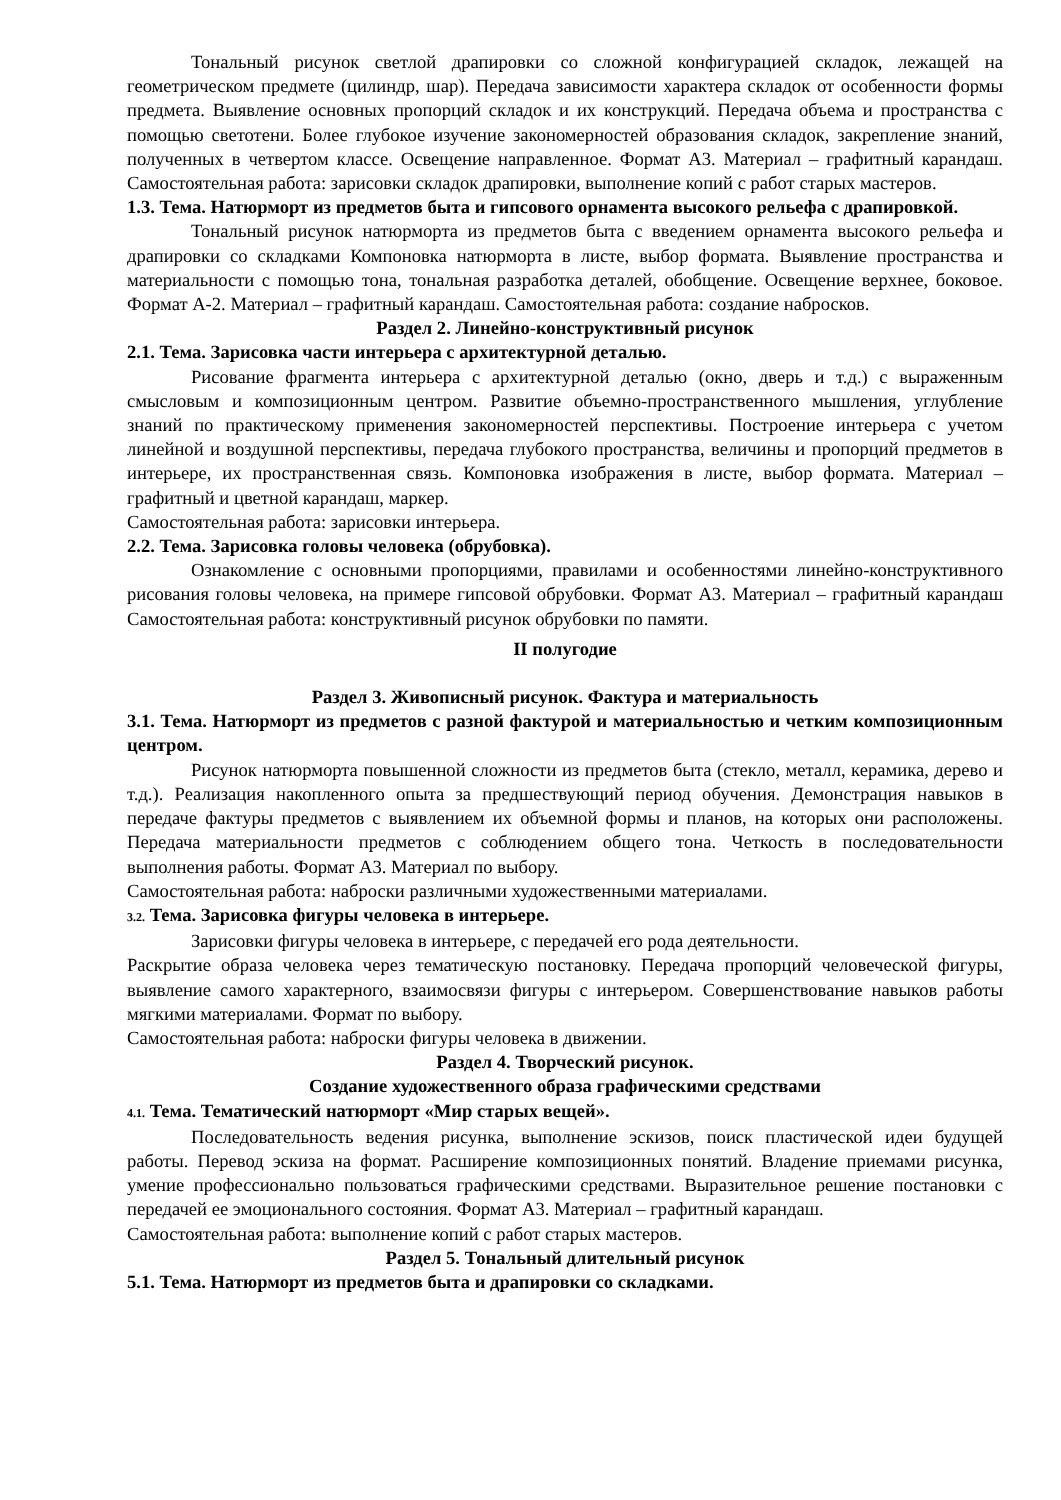Тональный рисунок светлой драпировки со сложной конфигурацией складок, лежащей на геометрическом предмете (цилиндр, шар). Передача зависимости характера складок от особенности формы предмета. Выявление основных пропорций складок и их конструкций. Передача объема и пространства с помощью светотени. Более глубокое изучение закономерностей образования складок, закрепление знаний, полученных в четвертом классе. Освещение направленное. Формат А3. Материал – графитный карандаш. Самостоятельная работа: зарисовки складок драпировки, выполнение копий с работ старых мастеров.
1.3. Тема. Натюрморт из предметов быта и гипсового орнамента высокого рельефа с драпировкой.
Тональный рисунок натюрморта из предметов быта с введением орнамента высокого рельефа и драпировки со складками Компоновка натюрморта в листе, выбор формата. Выявление пространства и материальности с помощью тона, тональная разработка деталей, обобщение. Освещение верхнее, боковое. Формат А-2. Материал – графитный карандаш. Самостоятельная работа: создание набросков.
Раздел 2. Линейно-конструктивный рисунок
2.1. Тема. Зарисовка части интерьера с архитектурной деталью.
Рисование фрагмента интерьера с архитектурной деталью (окно, дверь и т.д.) с выраженным смысловым и композиционным центром. Развитие объемно-пространственного мышления, углубление знаний по практическому применения закономерностей перспективы. Построение интерьера с учетом линейной и воздушной перспективы, передача глубокого пространства, величины и пропорций предметов в интерьере, их пространственная связь. Компоновка изображения в листе, выбор формата. Материал – графитный и цветной карандаш, маркер.
Самостоятельная работа: зарисовки интерьера.
2.2. Тема. Зарисовка головы человека (обрубовка).
Ознакомление с основными пропорциями, правилами и особенностями линейно-конструктивного рисования головы человека, на примере гипсовой обрубовки. Формат А3. Материал – графитный карандаш Самостоятельная работа: конструктивный рисунок обрубовки по памяти.
II полугодие
Раздел 3. Живописный рисунок. Фактура и материальность
3.1. Тема. Натюрморт из предметов с разной фактурой и материальностью и четким композиционным центром.
Рисунок натюрморта повышенной сложности из предметов быта (стекло, металл, керамика, дерево и т.д.). Реализация накопленного опыта за предшествующий период обучения. Демонстрация навыков в передаче фактуры предметов с выявлением их объемной формы и планов, на которых они расположены. Передача материальности предметов с соблюдением общего тона. Четкость в последовательности выполнения работы. Формат А3. Материал по выбору.
Самостоятельная работа: наброски различными художественными материалами.
3.2. Тема. Зарисовка фигуры человека в интерьере.
Зарисовки фигуры человека в интерьере, с передачей его рода деятельности.
Раскрытие образа человека через тематическую постановку. Передача пропорций человеческой фигуры, выявление самого характерного, взаимосвязи фигуры с интерьером. Совершенствование навыков работы мягкими материалами. Формат по выбору.
Самостоятельная работа: наброски фигуры человека в движении.
Раздел 4. Творческий рисунок.
Создание художественного образа графическими средствами
4.1. Тема. Тематический натюрморт «Мир старых вещей».
Последовательность ведения рисунка, выполнение эскизов, поиск пластической идеи будущей работы. Перевод эскиза на формат. Расширение композиционных понятий. Владение приемами рисунка, умение профессионально пользоваться графическими средствами. Выразительное решение постановки с передачей ее эмоционального состояния. Формат А3. Материал – графитный карандаш.
Самостоятельная работа: выполнение копий с работ старых мастеров.
Раздел 5. Тональный длительный рисунок
5.1. Тема. Натюрморт из предметов быта и драпировки со складками.